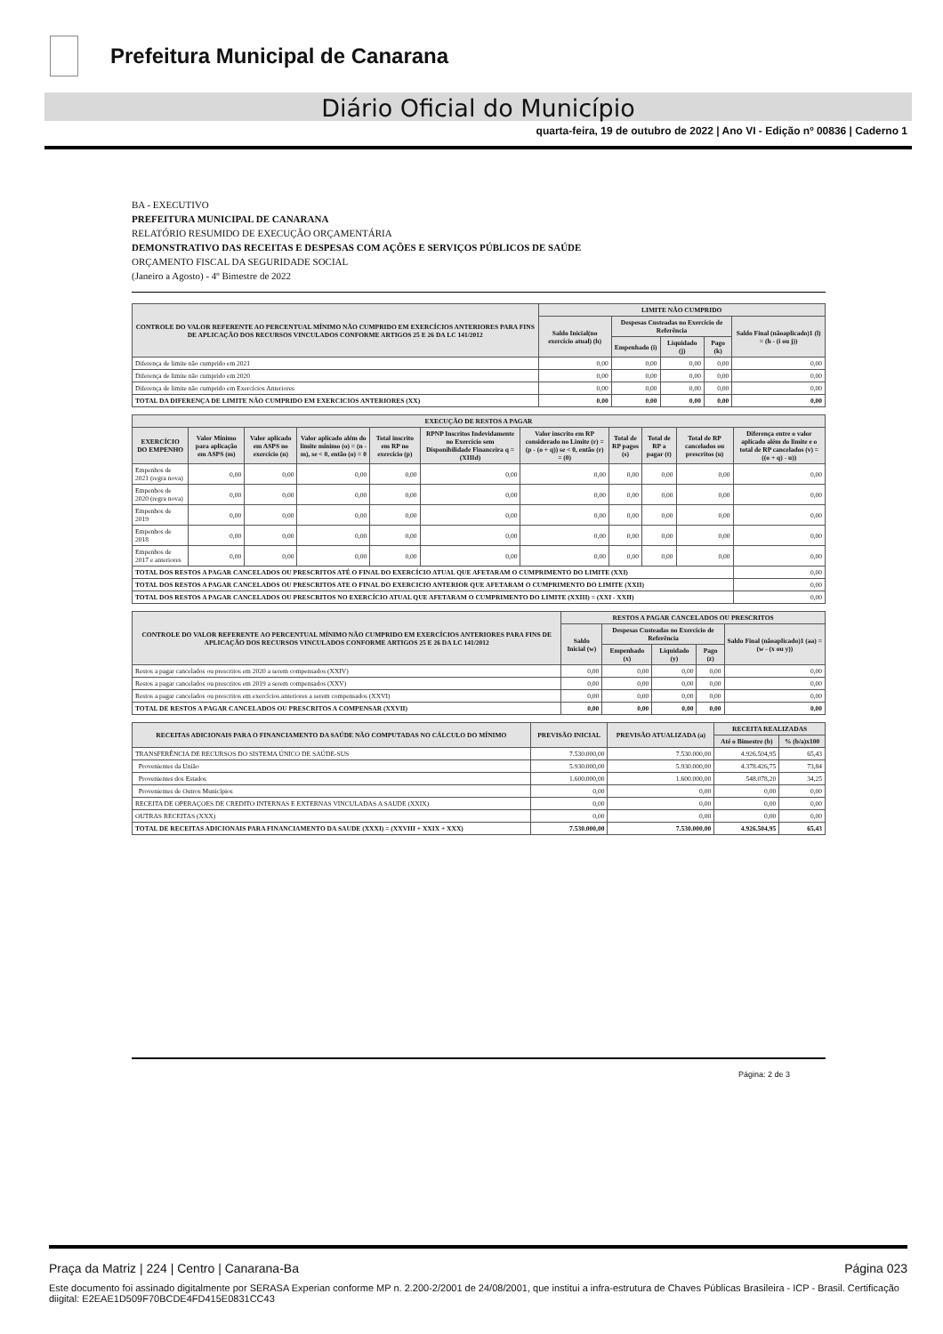Prefeitura Municipal de Canarana
Diário Oficial do Município
quarta-feira, 19 de outubro de 2022 | Ano VI - Edição nº 00836 | Caderno 1
BA - EXECUTIVO
PREFEITURA MUNICIPAL DE CANARANA
RELATÓRIO RESUMIDO DE EXECUÇÃO ORÇAMENTÁRIA
DEMONSTRATIVO DAS RECEITAS E DESPESAS COM AÇÕES E SERVIÇOS PÚBLICOS DE SAÚDE
ORÇAMENTO FISCAL DA SEGURIDADE SOCIAL
(Janeiro a Agosto) - 4º Bimestre de 2022
| CONTROLE DO VALOR REFERENTE AO PERCENTUAL MÍNIMO NÃO CUMPRIDO EM EXERCÍCIOS ANTERIORES PARA FINS DE APLICAÇÃO DOS RECURSOS VINCULADOS CONFORME ARTIGOS 25 E 26 DA LC 141/2012 | LIMITE NÃO CUMPRIDO | | | | |
| --- | --- | --- | --- | --- | --- |
| | Saldo Inicial(no exercício atual) (h) | Despesas Custeadas no Exercício de Referência | | | Saldo Final (nãoaplicado)1 (l) = (h - (i ou j)) |
| | | Empenhado (i) | Liquidado (j) | Pago (k) | |
| Diferença de limite não cumprido em 2021 | 0,00 | 0,00 | 0,00 | 0,00 | 0,00 |
| Diferença de limite não cumprido em 2020 | 0,00 | 0,00 | 0,00 | 0,00 | 0,00 |
| Diferença de limite não cumprido em Exercícios Anteriores | 0,00 | 0,00 | 0,00 | 0,00 | 0,00 |
| TOTAL DA DIFERENÇA DE LIMITE NÃO CUMPRIDO EM EXERCICIOS ANTERIORES (XX) | 0,00 | 0,00 | 0,00 | 0,00 | 0,00 |
| EXECUÇÃO DE RESTOS A PAGAR | | | | | | | | | | |
| --- | --- | --- | --- | --- | --- | --- | --- | --- | --- | --- |
| EXERCÍCIO DO EMPENHO | Valor Mínimo para aplicação em ASPS (m) | Valor aplicado em ASPS no exercício (n) | Valor aplicado além do limite mínimo (o) = (n - m), se < 0, então (o) = 0 | Total inscrito em RP no exercício (p) | RPNP Inscritos Indevidamente no Exercício sem Disponibilidade Financeira q = (XIIId) | Valor inscrito em RP considerado no Limite (r) = (p - (o + q)) se < 0, então (r) = (0) | Total de RP pagos (s) | Total de RP a pagar (t) | Total de RP cancelados ou prescritos (u) | Diferença entre o valor aplicado além do limite e o total de RP cancelados (v) = ((o + q) - u)) |
| Empenhos de 2021 (regra nova) | 0,00 | 0,00 | 0,00 | 0,00 | 0,00 | 0,00 | 0,00 | 0,00 | 0,00 | 0,00 |
| Empenhos de 2020 (regra nova) | 0,00 | 0,00 | 0,00 | 0,00 | 0,00 | 0,00 | 0,00 | 0,00 | 0,00 | 0,00 |
| Empenhos de 2019 | 0,00 | 0,00 | 0,00 | 0,00 | 0,00 | 0,00 | 0,00 | 0,00 | 0,00 | 0,00 |
| Empenhos de 2018 | 0,00 | 0,00 | 0,00 | 0,00 | 0,00 | 0,00 | 0,00 | 0,00 | 0,00 | 0,00 |
| Empenhos de 2017 e anteriores | 0,00 | 0,00 | 0,00 | 0,00 | 0,00 | 0,00 | 0,00 | 0,00 | 0,00 | 0,00 |
| TOTAL DOS RESTOS A PAGAR CANCELADOS OU PRESCRITOS ATÉ O FINAL DO EXERCÍCIO ATUAL QUE AFETARAM O CUMPRIMENTO DO LIMITE (XXI) | | | | | | | | | | 0,00 |
| TOTAL DOS RESTOS A PAGAR CANCELADOS OU PRESCRITOS ATE O FINAL DO EXERCICIO ANTERIOR QUE AFETARAM O CUMPRIMENTO DO LIMITE (XXII) | | | | | | | | | | 0,00 |
| TOTAL DOS RESTOS A PAGAR CANCELADOS OU PRESCRITOS NO EXERCÍCIO ATUAL QUE AFETARAM O CUMPRIMENTO DO LIMITE (XXIII) = (XXI - XXII) | | | | | | | | | | 0,00 |
| CONTROLE DO VALOR REFERENTE AO PERCENTUAL MÍNIMO NÃO CUMPRIDO EM EXERCÍCIOS ANTERIORES PARA FINS DE APLICAÇÃO DOS RECURSOS VINCULADOS CONFORME ARTIGOS 25 E 26 DA LC 141/2012 | RESTOS A PAGAR CANCELADOS OU PRESCRITOS | | | | |
| --- | --- | --- | --- | --- | --- |
| | Saldo Inicial (w) | Despesas Custeadas no Exercício de Referência | | | Saldo Final (nãoaplicado)1 (aa) = (w - (x ou y)) |
| | | Empenhado (x) | Liquidado (y) | Pago (z) | |
| Restos a pagar cancelados ou prescritos em 2020 a serem compensados (XXIV) | 0,00 | 0,00 | 0,00 | 0,00 | 0,00 |
| Restos a pagar cancelados ou prescritos em 2019 a serem compensados (XXV) | 0,00 | 0,00 | 0,00 | 0,00 | 0,00 |
| Restos a pagar cancelados ou prescritos em exercícios anteriores a serem compensados (XXVI) | 0,00 | 0,00 | 0,00 | 0,00 | 0,00 |
| TOTAL DE RESTOS A PAGAR CANCELADOS OU PRESCRITOS A COMPENSAR (XXVII) | 0,00 | 0,00 | 0,00 | 0,00 | 0,00 |
| RECEITAS ADICIONAIS PARA O FINANCIAMENTO DA SAÚDE NÃO COMPUTADAS NO CÁLCULO DO MÍNIMO | PREVISÃO INICIAL | PREVISÃO ATUALIZADA (a) | RECEITA REALIZADAS | |
| --- | --- | --- | --- | --- |
| | | | Até o Bimestre (b) | % (b/a)x100 |
| TRANSFERÊNCIA DE RECURSOS DO SISTEMA ÚNICO DE SAÚDE-SUS | 7.530.000,00 | 7.530.000,00 | 4.926.504,95 | 65,43 |
| Provenientes da União | 5.930.000,00 | 5.930.000,00 | 4.378.426,75 | 73,84 |
| Provenientes dos Estados | 1.600.000,00 | 1.600.000,00 | 548.078,20 | 34,25 |
| Provenientes de Outros Municípios | 0,00 | 0,00 | 0,00 | 0,00 |
| RECEITA DE OPERAÇOES DE CREDITO INTERNAS E EXTERNAS VINCULADAS A SAUDE (XXIX) | 0,00 | 0,00 | 0,00 | 0,00 |
| OUTRAS RECEITAS (XXX) | 0,00 | 0,00 | 0,00 | 0,00 |
| TOTAL DE RECEITAS ADICIONAIS PARA FINANCIAMENTO DA SAUDE (XXXI) = (XXVIII + XXIX + XXX) | 7.530.000,00 | 7.530.000,00 | 4.926.504,95 | 65,43 |
Página: 2 de 3
Praça da Matriz | 224 | Centro | Canarana-Ba Página 023
Este documento foi assinado digitalmente por SERASA Experian conforme MP n. 2.200-2/2001 de 24/08/2001, que institui a infra-estrutura de Chaves Públicas Brasileira - ICP - Brasil. Certificação diigital: E2EAE1D509F70BCDE4FD415E0831CC43